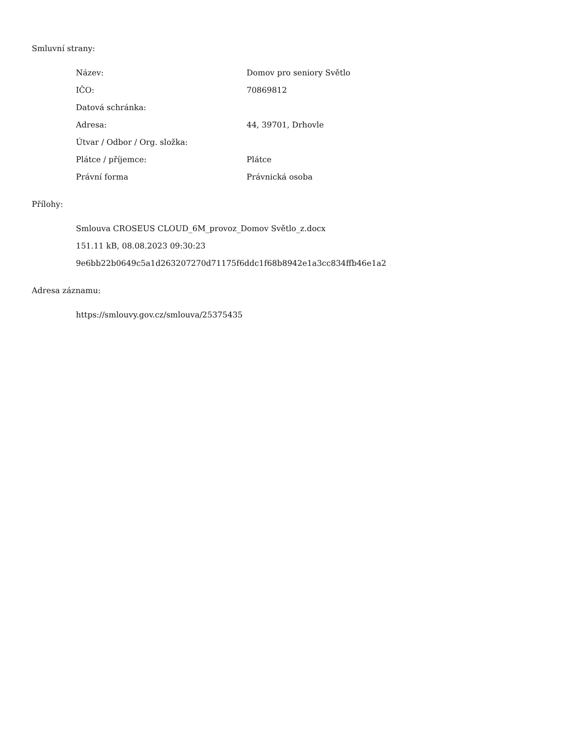Smluvní strany:
| Název: | Domov pro seniory Světlo |
| IČO: | 70869812 |
| Datová schránka: | |
| Adresa: | 44, 39701, Drhovle |
| Útvar / Odbor / Org. složka: | |
| Plátce / příjemce: | Plátce |
| Právní forma | Právnická osoba |
Přílohy:
Smlouva CROSEUS CLOUD_6M_provoz_Domov Světlo_z.docx
151.11 kB, 08.08.2023 09:30:23
9e6bb22b0649c5a1d263207270d71175f6ddc1f68b8942e1a3cc834ffb46e1a2
Adresa záznamu:
https://smlouvy.gov.cz/smlouva/25375435